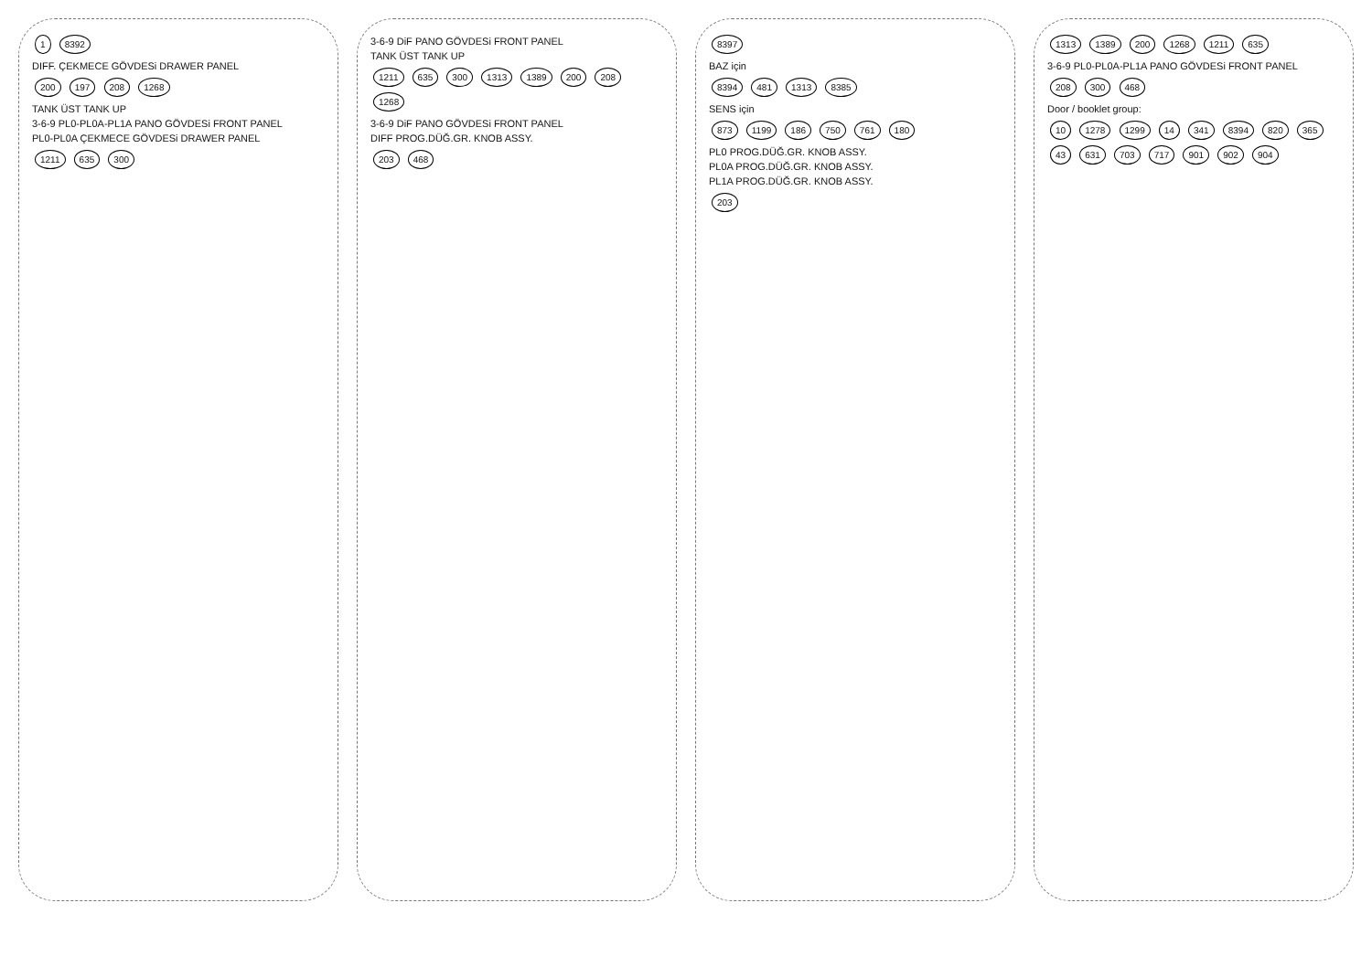1 8392
DIFF. ÇEKMECE GÖVDESi DRAWER PANEL
200 197 208 1268
TANK ÜST TANK UP
3-6-9 PL0-PL0A-PL1A PANO GÖVDESi FRONT PANEL
PL0-PL0A ÇEKMECE GÖVDESi DRAWER PANEL
1211 635 300
3-6-9 DiF PANO GÖVDESi FRONT PANEL
TANK ÜST TANK UP
1211 635 300 1313 1389 200 208 1268
3-6-9 DiF PANO GÖVDESi FRONT PANEL
DIFF PROG.DÜĞ.GR. KNOB ASSY.
203 468
8397
BAZ için
8394 481 1313 8385
SENS için
873 1199 186 750 761 180
PL0 PROG.DÜĞ.GR. KNOB ASSY.
PL0A PROG.DÜĞ.GR. KNOB ASSY.
PL1A PROG.DÜĞ.GR. KNOB ASSY.
203
1313 1389 200 1268 1211 635
3-6-9 PL0-PL0A-PL1A PANO GÖVDESi FRONT PANEL
208 300 468
Door / booklet group:
10 1278 1299 14 341 8394 820 365 43 631 703 717 901 902 904